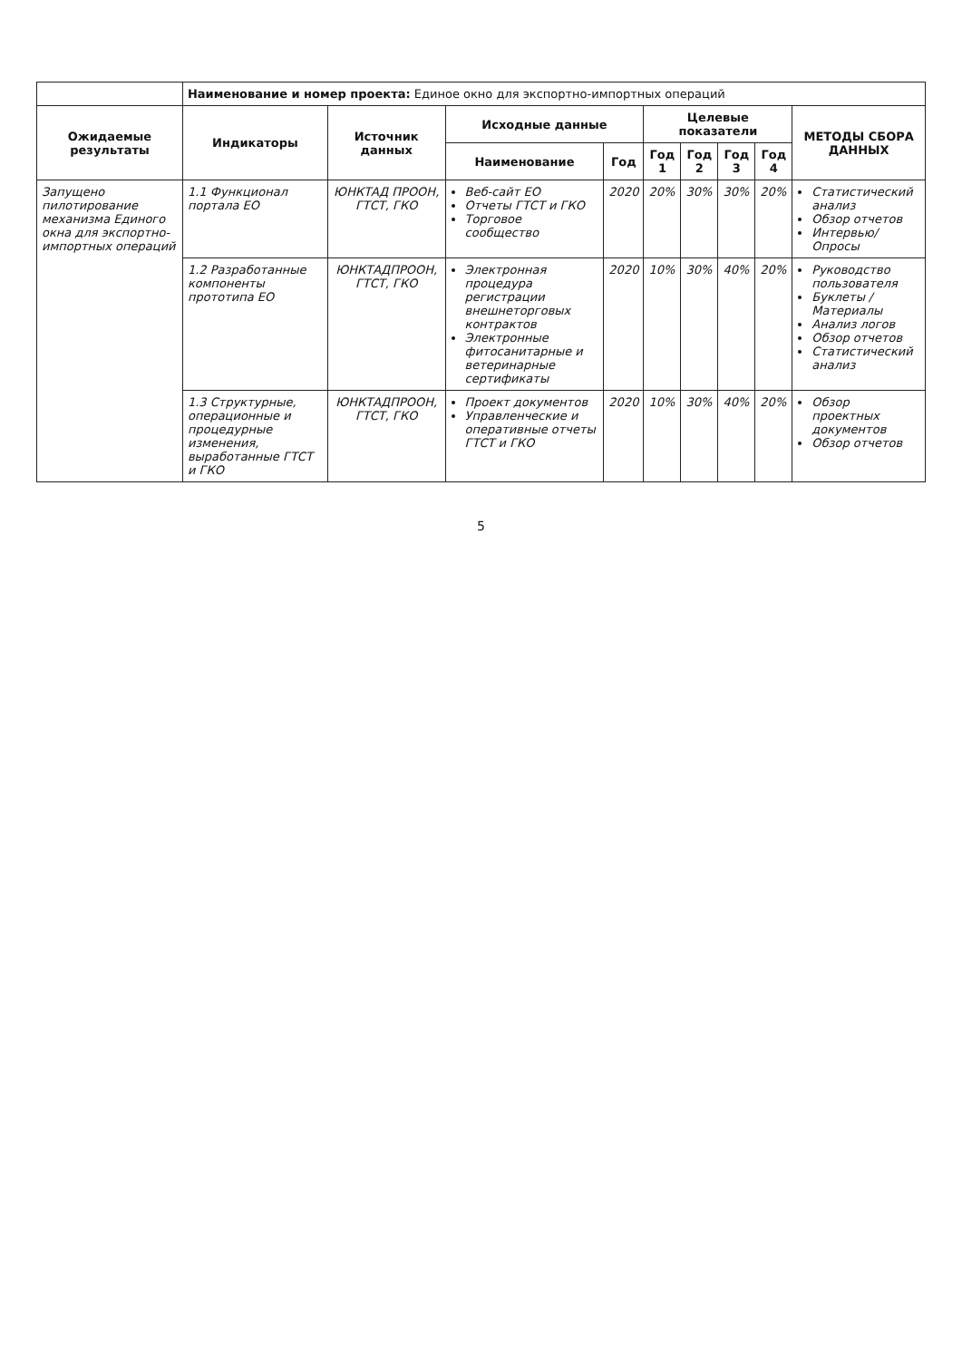| | Наименование и номер проекта: Единое окно для экспортно-импортных операций | | | | | | | | |
| Ожидаемые результаты | Индикаторы | Источник данных | Исходные данные | | Целевые показатели | | | | МЕТОДЫ СБОРА ДАННЫХ |
| | | | Наименование | Год | Год 1 | Год 2 | Год 3 | Год 4 | |
| Запущено пилотирование механизма Единого окна для экспортно-импортных операций | 1.1 Функционал портала ЕО | ЮНКТАД ПРООН, ГТСТ, ГКО | Веб-сайт ЕО Отчеты ГТСТ и ГКО Торговое сообщество | 2020 | 20% | 30% | 30% | 20% | Статистический анализ Обзор отчетов Интервью/Опросы |
| | 1.2 Разработанные компоненты прототипа ЕО | ЮНКТАДПРООН, ГТСТ, ГКО | Электронная процедура регистрации внешнеторговых контрактов Электронные фитосанитарные и ветеринарные сертификаты | 2020 | 10% | 30% | 40% | 20% | Руководство пользователя Буклеты / Материалы Анализ логов Обзор отчетов Статистический анализ |
| | 1.3 Структурные, операционные и процедурные изменения, выработанные ГТСТ и ГКО | ЮНКТАДПРООН, ГТСТ, ГКО | Проект документов Управленческие и оперативные отчеты ГТСТ и ГКО | 2020 | 10% | 30% | 40% | 20% | Обзор проектных документов Обзор отчетов |
5